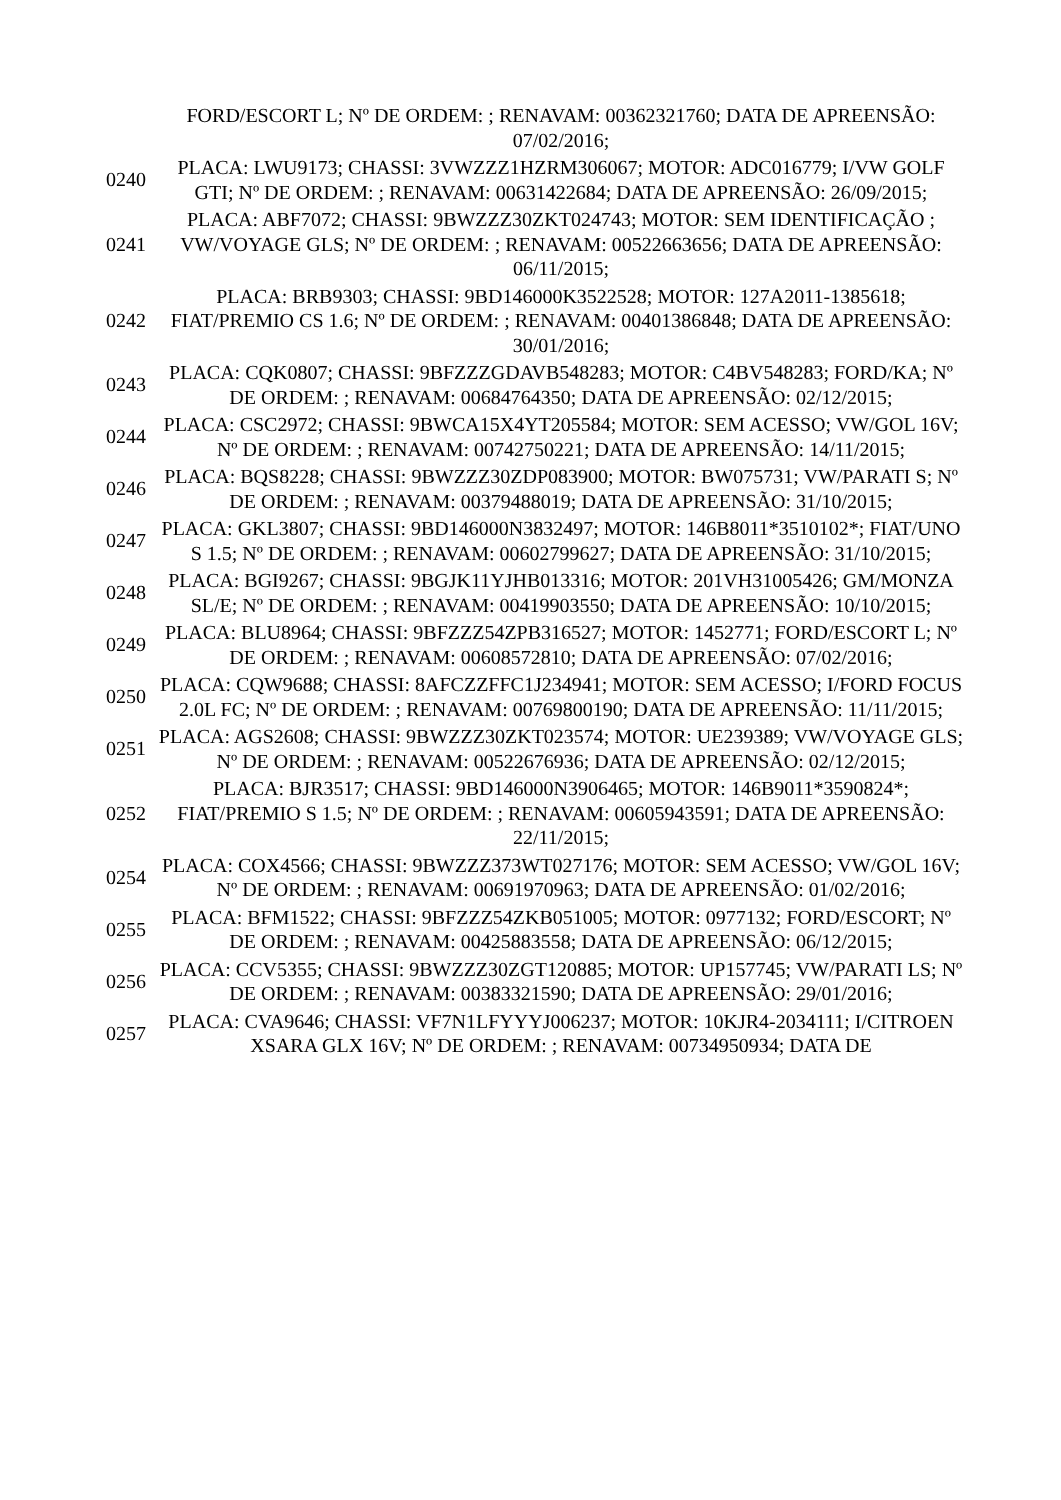| | FORD/ESCORT L; Nº DE ORDEM: ; RENAVAM: 00362321760; DATA DE APREENSÃO: 07/02/2016; |
| 0240 | PLACA: LWU9173; CHASSI: 3VWZZZ1HZRM306067; MOTOR: ADC016779; I/VW GOLF GTI; Nº DE ORDEM: ; RENAVAM: 00631422684; DATA DE APREENSÃO: 26/09/2015; |
| 0241 | PLACA: ABF7072; CHASSI: 9BWZZZ30ZKT024743; MOTOR: SEM IDENTIFICAÇÃO ; VW/VOYAGE GLS; Nº DE ORDEM: ; RENAVAM: 00522663656; DATA DE APREENSÃO: 06/11/2015; |
| 0242 | PLACA: BRB9303; CHASSI: 9BD146000K3522528; MOTOR: 127A2011-1385618; FIAT/PREMIO CS 1.6; Nº DE ORDEM: ; RENAVAM: 00401386848; DATA DE APREENSÃO: 30/01/2016; |
| 0243 | PLACA: CQK0807; CHASSI: 9BFZZZGDAVB548283; MOTOR: C4BV548283; FORD/KA; Nº DE ORDEM: ; RENAVAM: 00684764350; DATA DE APREENSÃO: 02/12/2015; |
| 0244 | PLACA: CSC2972; CHASSI: 9BWCA15X4YT205584; MOTOR: SEM ACESSO; VW/GOL 16V; Nº DE ORDEM: ; RENAVAM: 00742750221; DATA DE APREENSÃO: 14/11/2015; |
| 0246 | PLACA: BQS8228; CHASSI: 9BWZZZ30ZDP083900; MOTOR: BW075731; VW/PARATI S; Nº DE ORDEM: ; RENAVAM: 00379488019; DATA DE APREENSÃO: 31/10/2015; |
| 0247 | PLACA: GKL3807; CHASSI: 9BD146000N3832497; MOTOR: 146B8011*3510102*; FIAT/UNO S 1.5; Nº DE ORDEM: ; RENAVAM: 00602799627; DATA DE APREENSÃO: 31/10/2015; |
| 0248 | PLACA: BGI9267; CHASSI: 9BGJK11YJHB013316; MOTOR: 201VH31005426; GM/MONZA SL/E; Nº DE ORDEM: ; RENAVAM: 00419903550; DATA DE APREENSÃO: 10/10/2015; |
| 0249 | PLACA: BLU8964; CHASSI: 9BFZZZ54ZPB316527; MOTOR: 1452771; FORD/ESCORT L; Nº DE ORDEM: ; RENAVAM: 00608572810; DATA DE APREENSÃO: 07/02/2016; |
| 0250 | PLACA: CQW9688; CHASSI: 8AFCZZFFC1J234941; MOTOR: SEM ACESSO; I/FORD FOCUS 2.0L FC; Nº DE ORDEM: ; RENAVAM: 00769800190; DATA DE APREENSÃO: 11/11/2015; |
| 0251 | PLACA: AGS2608; CHASSI: 9BWZZZ30ZKT023574; MOTOR: UE239389; VW/VOYAGE GLS; Nº DE ORDEM: ; RENAVAM: 00522676936; DATA DE APREENSÃO: 02/12/2015; |
| 0252 | PLACA: BJR3517; CHASSI: 9BD146000N3906465; MOTOR: 146B9011*3590824*; FIAT/PREMIO S 1.5; Nº DE ORDEM: ; RENAVAM: 00605943591; DATA DE APREENSÃO: 22/11/2015; |
| 0254 | PLACA: COX4566; CHASSI: 9BWZZZ373WT027176; MOTOR: SEM ACESSO; VW/GOL 16V; Nº DE ORDEM: ; RENAVAM: 00691970963; DATA DE APREENSÃO: 01/02/2016; |
| 0255 | PLACA: BFM1522; CHASSI: 9BFZZZ54ZKB051005; MOTOR: 0977132; FORD/ESCORT; Nº DE ORDEM: ; RENAVAM: 00425883558; DATA DE APREENSÃO: 06/12/2015; |
| 0256 | PLACA: CCV5355; CHASSI: 9BWZZZ30ZGT120885; MOTOR: UP157745; VW/PARATI LS; Nº DE ORDEM: ; RENAVAM: 00383321590; DATA DE APREENSÃO: 29/01/2016; |
| 0257 | PLACA: CVA9646; CHASSI: VF7N1LFYYYJ006237; MOTOR: 10KJR4-2034111; I/CITROEN XSARA GLX 16V; Nº DE ORDEM: ; RENAVAM: 00734950934; DATA DE |